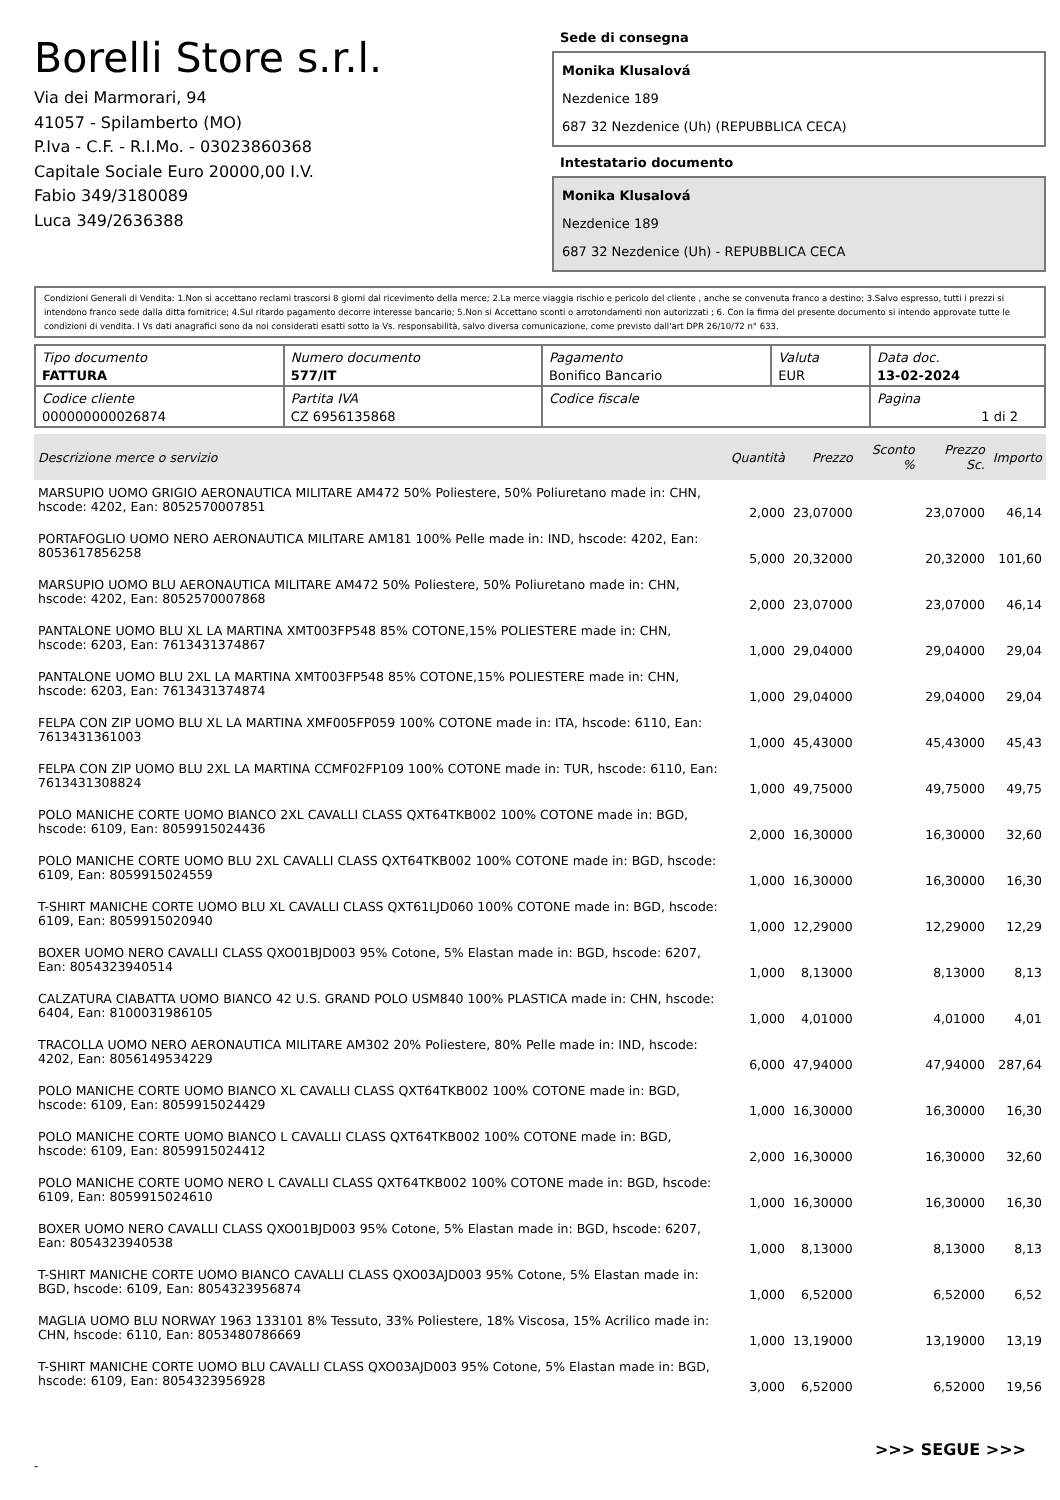Borelli Store s.r.l.
Via dei Marmorari, 94
41057 - Spilamberto (MO)
P.Iva - C.F. - R.I.Mo. - 03023860368
Capitale Sociale Euro 20000,00 I.V.
Fabio 349/3180089
Luca 349/2636388
Sede di consegna
Monika Klusalová
Nezdenice 189
687 32 Nezdenice (Uh) (REPUBBLICA CECA)
Intestatario documento
Monika Klusalová
Nezdenice 189
687 32 Nezdenice (Uh) - REPUBBLICA CECA
Condizioni Generali di Vendita: 1.Non si accettano reclami trascorsi 8 giorni dal ricevimento della merce; 2.La merce viaggia rischio e pericolo del cliente , anche se convenuta franco a destino; 3.Salvo espresso, tutti i prezzi si intendono franco sede dalla ditta fornitrice; 4.Sul ritardo pagamento decorre interesse bancario; 5.Non si Accettano sconti o arrotondamenti non autorizzati ; 6. Con la firma del presente documento si intendo approvate tutte le condizioni di vendita. I Vs dati anagrafici sono da noi considerati esatti sotto la Vs. responsabilità, salvo diversa comunicazione, come previsto dall'art DPR 26/10/72 n° 633.
| Tipo documento FATTURA | Numero documento 577/IT | Pagamento Bonifico Bancario | Valuta EUR | Data doc. 13-02-2024 |
| Codice cliente 000000000026874 | Partita IVA CZ 6956135868 | Codice fiscale | | Pagina 1 di 2 |
| Descrizione merce o servizio | Quantità | Prezzo | Sconto % | Prezzo Sc. | Importo |
| --- | --- | --- | --- | --- | --- |
| MARSUPIO UOMO GRIGIO AERONAUTICA MILITARE AM472 50% Poliestere, 50% Poliuretano made in: CHN, hscode: 4202, Ean: 8052570007851 | 2,000 | 23,07000 | | 23,07000 | 46,14 |
| PORTAFOGLIO UOMO NERO AERONAUTICA MILITARE AM181 100% Pelle made in: IND, hscode: 4202, Ean: 8053617856258 | 5,000 | 20,32000 | | 20,32000 | 101,60 |
| MARSUPIO UOMO BLU AERONAUTICA MILITARE AM472 50% Poliestere, 50% Poliuretano made in: CHN, hscode: 4202, Ean: 8052570007868 | 2,000 | 23,07000 | | 23,07000 | 46,14 |
| PANTALONE UOMO BLU XL LA MARTINA XMT003FP548 85% COTONE,15% POLIESTERE made in: CHN, hscode: 6203, Ean: 7613431374867 | 1,000 | 29,04000 | | 29,04000 | 29,04 |
| PANTALONE UOMO BLU 2XL LA MARTINA XMT003FP548 85% COTONE,15% POLIESTERE made in: CHN, hscode: 6203, Ean: 7613431374874 | 1,000 | 29,04000 | | 29,04000 | 29,04 |
| FELPA CON ZIP UOMO BLU XL LA MARTINA XMF005FP059 100% COTONE made in: ITA, hscode: 6110, Ean: 7613431361003 | 1,000 | 45,43000 | | 45,43000 | 45,43 |
| FELPA CON ZIP UOMO BLU 2XL LA MARTINA CCMF02FP109 100% COTONE made in: TUR, hscode: 6110, Ean: 7613431308824 | 1,000 | 49,75000 | | 49,75000 | 49,75 |
| POLO MANICHE CORTE UOMO BIANCO 2XL CAVALLI CLASS QXT64TKB002 100% COTONE made in: BGD, hscode: 6109, Ean: 8059915024436 | 2,000 | 16,30000 | | 16,30000 | 32,60 |
| POLO MANICHE CORTE UOMO BLU 2XL CAVALLI CLASS QXT64TKB002 100% COTONE made in: BGD, hscode: 6109, Ean: 8059915024559 | 1,000 | 16,30000 | | 16,30000 | 16,30 |
| T-SHIRT MANICHE CORTE UOMO BLU XL CAVALLI CLASS QXT61LJD060 100% COTONE made in: BGD, hscode: 6109, Ean: 8059915020940 | 1,000 | 12,29000 | | 12,29000 | 12,29 |
| BOXER UOMO NERO CAVALLI CLASS QXO01BJD003 95% Cotone, 5% Elastan made in: BGD, hscode: 6207, Ean: 8054323940514 | 1,000 | 8,13000 | | 8,13000 | 8,13 |
| CALZATURA CIABATTA UOMO BIANCO 42 U.S. GRAND POLO USM840 100% PLASTICA made in: CHN, hscode: 6404, Ean: 8100031986105 | 1,000 | 4,01000 | | 4,01000 | 4,01 |
| TRACOLLA UOMO NERO AERONAUTICA MILITARE AM302 20% Poliestere, 80% Pelle made in: IND, hscode: 4202, Ean: 8056149534229 | 6,000 | 47,94000 | | 47,94000 | 287,64 |
| POLO MANICHE CORTE UOMO BIANCO XL CAVALLI CLASS QXT64TKB002 100% COTONE made in: BGD, hscode: 6109, Ean: 8059915024429 | 1,000 | 16,30000 | | 16,30000 | 16,30 |
| POLO MANICHE CORTE UOMO BIANCO L CAVALLI CLASS QXT64TKB002 100% COTONE made in: BGD, hscode: 6109, Ean: 8059915024412 | 2,000 | 16,30000 | | 16,30000 | 32,60 |
| POLO MANICHE CORTE UOMO NERO L CAVALLI CLASS QXT64TKB002 100% COTONE made in: BGD, hscode: 6109, Ean: 8059915024610 | 1,000 | 16,30000 | | 16,30000 | 16,30 |
| BOXER UOMO NERO CAVALLI CLASS QXO01BJD003 95% Cotone, 5% Elastan made in: BGD, hscode: 6207, Ean: 8054323940538 | 1,000 | 8,13000 | | 8,13000 | 8,13 |
| T-SHIRT MANICHE CORTE UOMO BIANCO CAVALLI CLASS QXO03AJD003 95% Cotone, 5% Elastan made in: BGD, hscode: 6109, Ean: 8054323956874 | 1,000 | 6,52000 | | 6,52000 | 6,52 |
| MAGLIA UOMO BLU NORWAY 1963 133101 8% Tessuto, 33% Poliestere, 18% Viscosa, 15% Acrilico made in: CHN, hscode: 6110, Ean: 8053480786669 | 1,000 | 13,19000 | | 13,19000 | 13,19 |
| T-SHIRT MANICHE CORTE UOMO BLU CAVALLI CLASS QXO03AJD003 95% Cotone, 5% Elastan made in: BGD, hscode: 6109, Ean: 8054323956928 | 3,000 | 6,52000 | | 6,52000 | 19,56 |
>>> SEGUE >>>
-